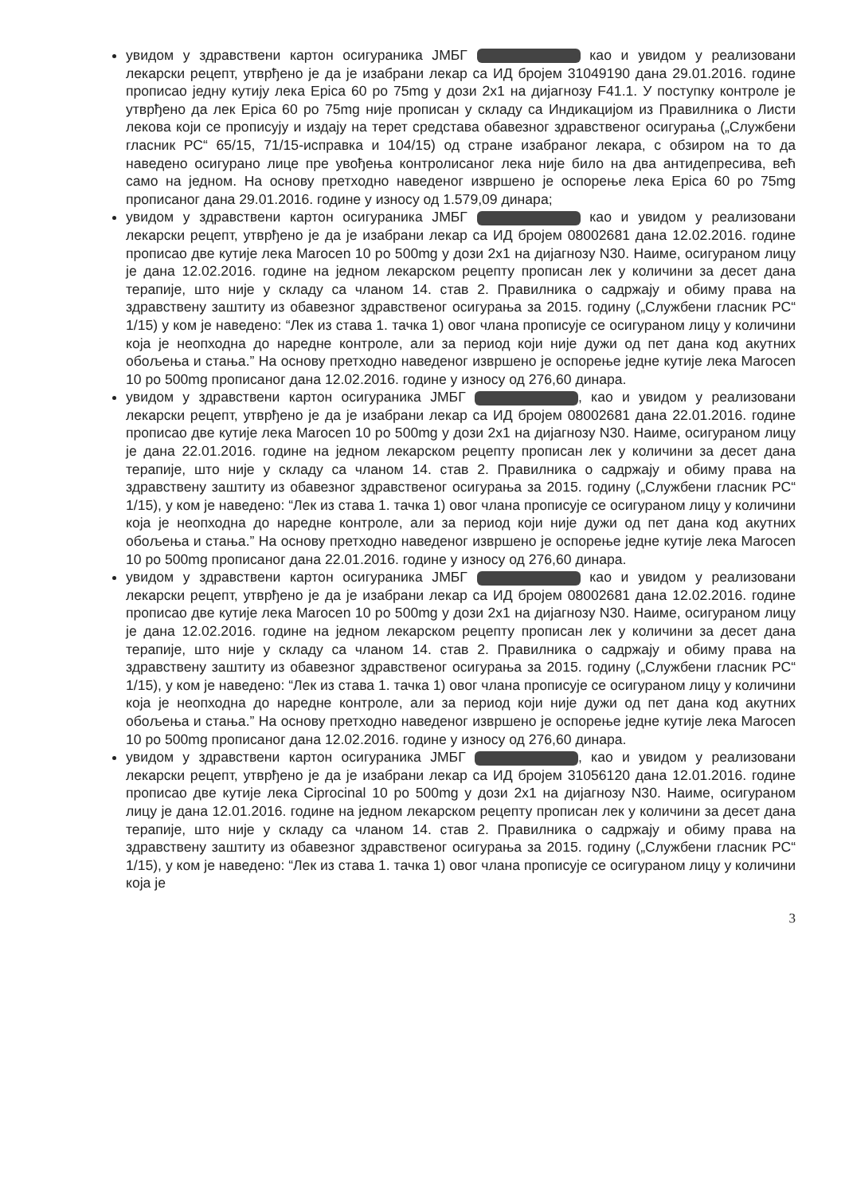увидом у здравствени картон осигураника ЈМБГ као и увидом у реализовани лекарски рецепт, утврђено је да је изабрани лекар са ИД бројем 31049190 дана 29.01.2016. године прописао једну кутију лека Epica 60 po 75mg у дози 2x1 на дијагнозу F41.1. У поступку контроле је утврђено да лек Epica 60 po 75mg није прописан у складу са Индикацијом из Правилника о Листи лекова који се прописују и издају на терет средстава обавезног здравственог осигурања („Службени гласник РС“ 65/15, 71/15-исправка и 104/15) од стране изабраног лекара, с обзиром на то да наведено осигурано лице пре увођења контролисаног лека није било на два антидепресива, већ само на једном. На основу претходно наведеног извршено је оспорење лека Epica 60 po 75mg прописаног дана 29.01.2016. године у износу од 1.579,09 динара;
увидом у здравствени картон осигураника ЈМБГ као и увидом у реализовани лекарски рецепт, утврђено је да је изабрани лекар са ИД бројем 08002681 дана 12.02.2016. године прописао две кутије лека Marocen 10 po 500mg у дози 2x1 на дијагнозу N30. Наиме, осигураном лицу је дана 12.02.2016. године на једном лекарском рецепту прописан лек у количини за десет дана терапије, што није у складу са чланом 14. став 2. Правилника о садржају и обиму права на здравствену заштиту из обавезног здравственог осигурања за 2015. годину („Службени гласник РС“ 1/15) у ком је наведено: “Лек из става 1. тачка 1) овог члана прописује се осигураном лицу у количини која је неопходна до наредне контроле, али за период који није дужи од пет дана код акутних обољења и стања.” На основу претходно наведеног извршено је оспорење једне кутије лека Marocen 10 po 500mg прописаног дана 12.02.2016. године у износу од 276,60 динара.
увидом у здравствени картон осигураника ЈМБГ , као и увидом у реализовани лекарски рецепт, утврђено је да је изабрани лекар са ИД бројем 08002681 дана 22.01.2016. године прописао две кутије лека Marocen 10 po 500mg у дози 2x1 на дијагнозу N30. Наиме, осигураном лицу је дана 22.01.2016. године на једном лекарском рецепту прописан лек у количини за десет дана терапије, што није у складу са чланом 14. став 2. Правилника о садржају и обиму права на здравствену заштиту из обавезног здравственог осигурања за 2015. годину („Службени гласник РС“ 1/15), у ком је наведено: “Лек из става 1. тачка 1) овог члана прописује се осигураном лицу у количини која је неопходна до наредне контроле, али за период који није дужи од пет дана код акутних обољења и стања.” На основу претходно наведеног извршено је оспорење једне кутије лека Marocen 10 po 500mg прописаног дана 22.01.2016. године у износу од 276,60 динара.
увидом у здравствени картон осигураника ЈМБГ као и увидом у реализовани лекарски рецепт, утврђено је да је изабрани лекар са ИД бројем 08002681 дана 12.02.2016. године прописао две кутије лека Marocen 10 po 500mg у дози 2x1 на дијагнозу N30. Наиме, осигураном лицу је дана 12.02.2016. године на једном лекарском рецепту прописан лек у количини за десет дана терапије, што није у складу са чланом 14. став 2. Правилника о садржају и обиму права на здравствену заштиту из обавезног здравственог осигурања за 2015. годину („Службени гласник РС“ 1/15), у ком је наведено: “Лек из става 1. тачка 1) овог члана прописује се осигураном лицу у количини која је неопходна до наредне контроле, али за период који није дужи од пет дана код акутних обољења и стања.” На основу претходно наведеног извршено је оспорење једне кутије лека Marocen 10 po 500mg прописаног дана 12.02.2016. године у износу од 276,60 динара.
увидом у здравствени картон осигураника ЈМБГ , као и увидом у реализовани лекарски рецепт, утврђено је да је изабрани лекар са ИД бројем 31056120 дана 12.01.2016. године прописао две кутије лека Ciprocinal 10 po 500mg у дози 2x1 на дијагнозу N30. Наиме, осигураном лицу је дана 12.01.2016. године на једном лекарском рецепту прописан лек у количини за десет дана терапије, што није у складу са чланом 14. став 2. Правилника о садржају и обиму права на здравствену заштиту из обавезног здравственог осигурања за 2015. годину („Службени гласник РС“ 1/15), у ком је наведено: “Лек из става 1. тачка 1) овог члана прописује се осигураном лицу у количини која је
3